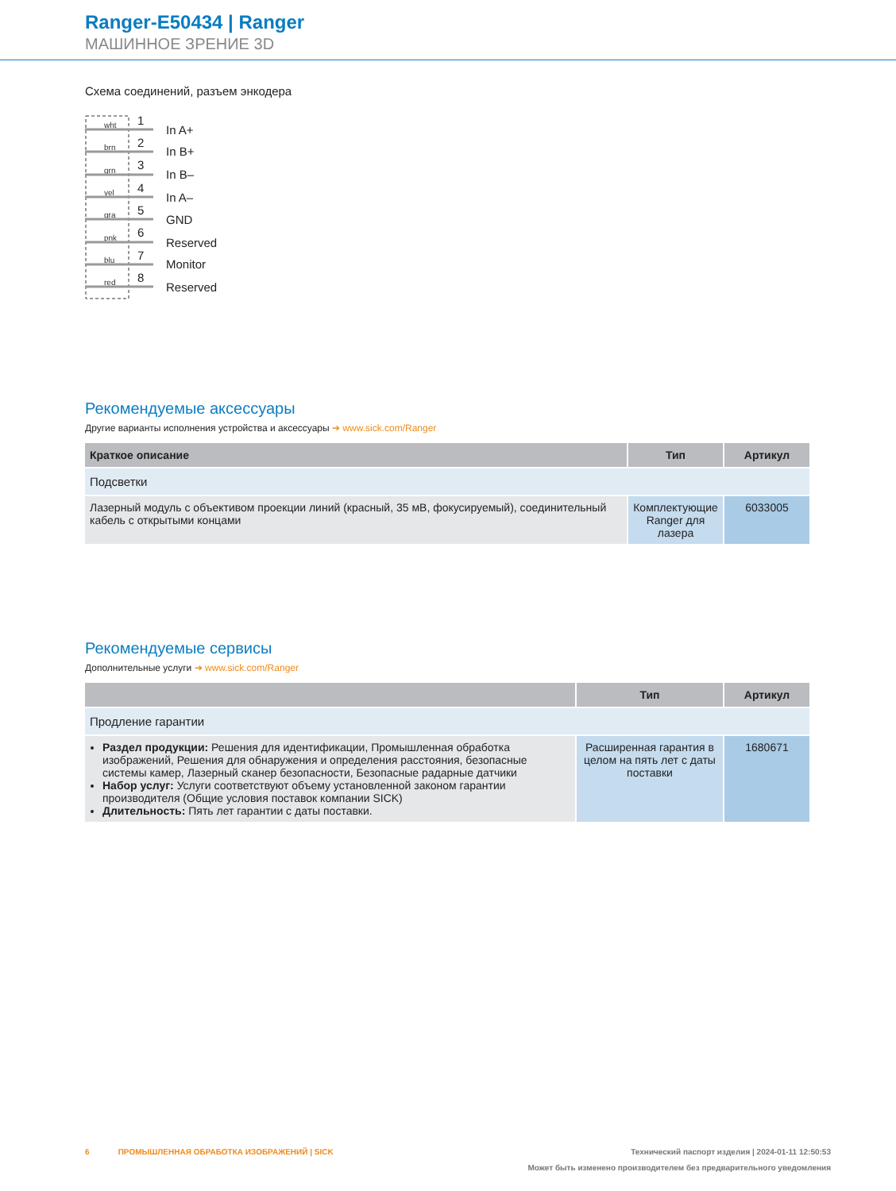Ranger-E50434 | Ranger
МАШИННОЕ ЗРЕНИЕ 3D
Схема соединений, разъем энкодера
wht
brn
grn
yel
gra
pnk
blu
red
1
2
3
4
5
6
7
8
In A+
In B+
In B–
In A–
GND
Reserved
Monitor
Reserved
Рекомендуемые аксессуары
Другие варианты исполнения устройства и аксессуары ➔ www.sick.com/Ranger
| Краткое описание | Тип | Артикул |
| --- | --- | --- |
| Подсветки | | |
| Лазерный модуль с объективом проекции линий (красный, 35 мВ, фокусируемый), соединительный кабель с открытыми концами | Комплектующие Ranger для лазера | 6033005 |
Рекомендуемые сервисы
Дополнительные услуги ➔ www.sick.com/Ranger
| | Тип | Артикул |
| --- | --- | --- |
| Продление гарантии | | |
| Раздел продукции: Решения для идентификации, Промышленная обработка изображений, Решения для обнаружения и определения расстояния, безопасные системы камер, Лазерный сканер безопасности, Безопасные радарные датчики Набор услуг: Услуги соответствуют объему установленной законом гарантии производителя (Общие условия поставок компании SICK) Длительность: Пять лет гарантии с даты поставки. | Расширенная гарантия в целом на пять лет с даты поставки | 1680671 |
6 ПРОМЫШЛЕННАЯ ОБРАБОТКА ИЗОБРАЖЕНИЙ | SICK Технический паспорт изделия | 2024-01-11 12:50:53
Может быть изменено производителем без предварительного уведомления